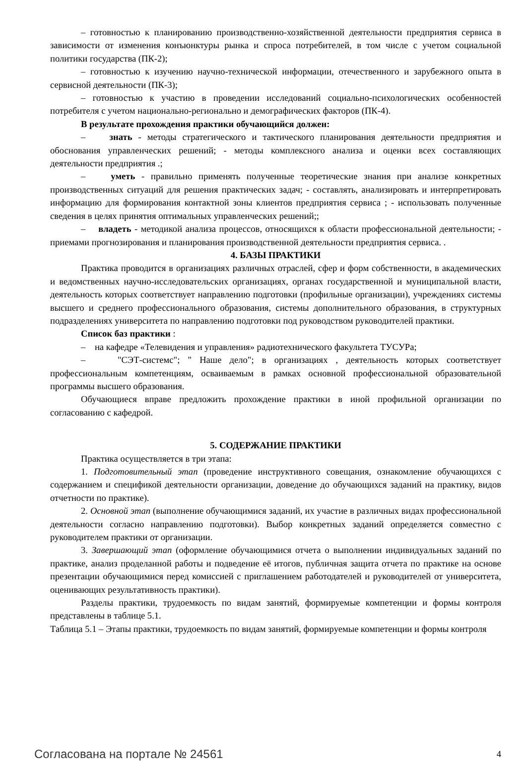– готовностью к планированию производственно-хозяйственной деятельности предприятия сервиса в зависимости от изменения конъюнктуры рынка и спроса потребителей, в том числе с учетом социальной политики государства (ПК-2);
– готовностью к изучению научно-технической информации, отечественного и зарубежного опыта в сервисной деятельности (ПК-3);
– готовностью к участию в проведении исследований социально-психологических особенностей потребителя с учетом национально-регионально и демографических факторов (ПК-4).
В результате прохождения практики обучающийся должен:
– знать - методы стратегического и тактического планирования деятельности предприятия и обоснования управленческих решений; - методы комплексного анализа и оценки всех составляющих деятельности предприятия .;
– уметь - правильно применять полученные теоретические знания при анализе конкретных производственных ситуаций для решения практических задач; - составлять, анализировать и интерпретировать информацию для формирования контактной зоны клиентов предприятия сервиса ; - использовать полученные сведения в целях принятия оптимальных управленческих решений;;
– владеть - методикой анализа процессов, относящихся к области профессиональной деятельности; - приемами прогнозирования и планирования производственной деятельности предприятия сервиса. .
4. БАЗЫ ПРАКТИКИ
Практика проводится в организациях различных отраслей, сфер и форм собственности, в академических и ведомственных научно-исследовательских организациях, органах государственной и муниципальной власти, деятельность которых соответствует направлению подготовки (профильные организации), учреждениях системы высшего и среднего профессионального образования, системы дополнительного образования, в структурных подразделениях университета по направлению подготовки под руководством руководителей практики.
Список баз практики :
– на кафедре «Телевидения и управления» радиотехнического факультета ТУСУРа;
– "СЭТ-системс"; " Наше дело"; в организациях , деятельность которых соответствует профессиональным компетенциям, осваиваемым в рамках основной профессиональной образовательной программы высшего образования.
Обучающиеся вправе предложить прохождение практики в иной профильной организации по согласованию с кафедрой.
5. СОДЕРЖАНИЕ ПРАКТИКИ
Практика осуществляется в три этапа:
1. Подготовительный этап (проведение инструктивного совещания, ознакомление обучающихся с содержанием и спецификой деятельности организации, доведение до обучающихся заданий на практику, видов отчетности по практике).
2. Основной этап (выполнение обучающимися заданий, их участие в различных видах профессиональной деятельности согласно направлению подготовки). Выбор конкретных заданий определяется совместно с руководителем практики от организации.
3. Завершающий этап (оформление обучающимися отчета о выполнении индивидуальных заданий по практике, анализ проделанной работы и подведение её итогов, публичная защита отчета по практике на основе презентации обучающимися перед комиссией с приглашением работодателей и руководителей от университета, оценивающих результативность практики).
Разделы практики, трудоемкость по видам занятий, формируемые компетенции и формы контроля представлены в таблице 5.1.
Таблица 5.1 – Этапы практики, трудоемкость по видам занятий, формируемые компетенции и формы контроля
Согласована на портале № 24561 4